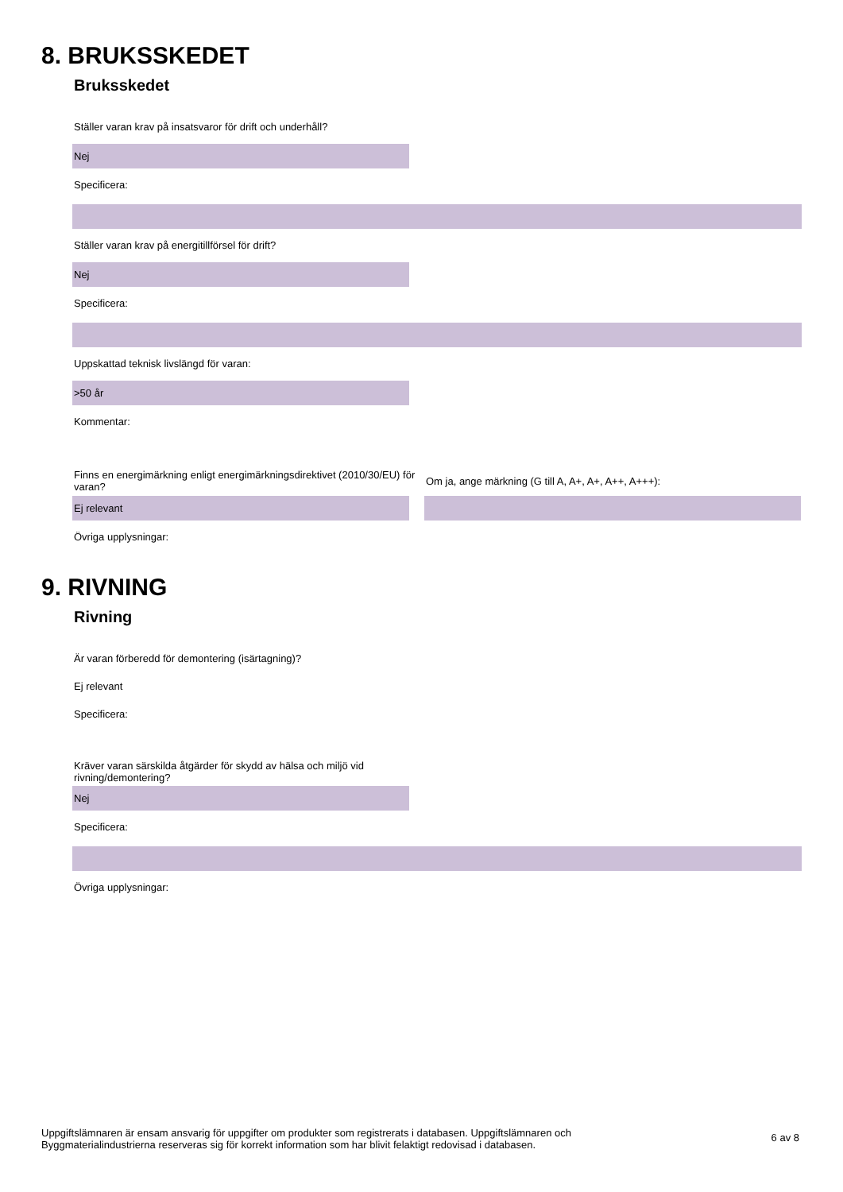8. BRUKSSKEDET
Bruksskedet
Ställer varan krav på insatsvaror för drift och underhåll?
Nej
Specificera:
Ställer varan krav på energitillförsel för drift?
Nej
Specificera:
Uppskattad teknisk livslängd för varan:
>50 år
Kommentar:
Finns en energimärkning enligt energimärkningsdirektivet (2010/30/EU) för varan?
Om ja, ange märkning (G till A, A+, A+, A++, A+++):
Ej relevant
Övriga upplysningar:
9. RIVNING
Rivning
Är varan förberedd för demontering (isärtagning)?
Ej relevant
Specificera:
Kräver varan särskilda åtgärder för skydd av hälsa och miljö vid
rivning/demontering?
Nej
Specificera:
Övriga upplysningar:
Uppgiftslämnaren är ensam ansvarig för uppgifter om produkter som registrerats i databasen. Uppgiftslämnaren och
Byggmaterialindustrierna reserveras sig för korrekt information som har blivit felaktigt redovisad i databasen.
6 av 8